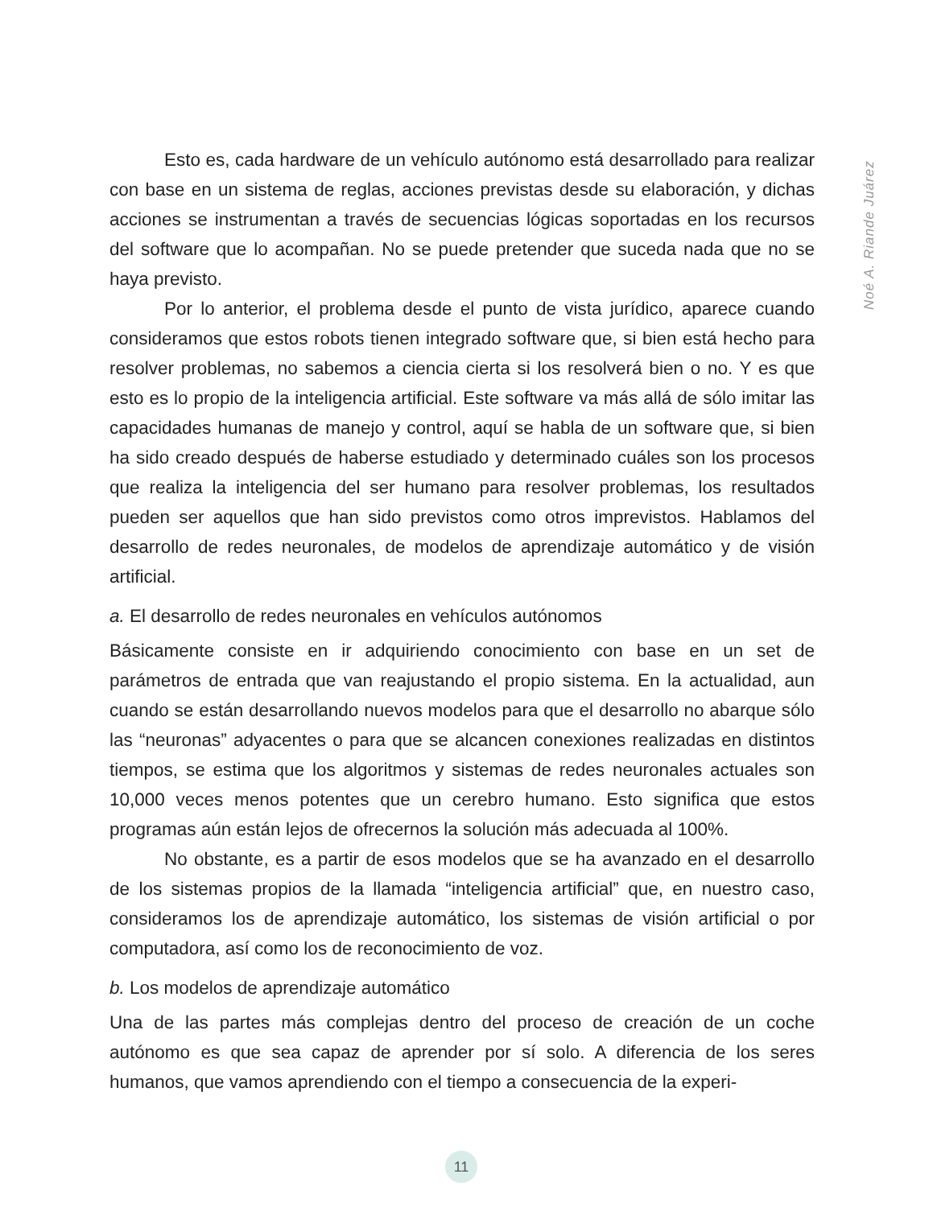Noé A. Riande Juárez
Esto es, cada hardware de un vehículo autónomo está desarrollado para realizar con base en un sistema de reglas, acciones previstas desde su elaboración, y dichas acciones se instrumentan a través de secuencias lógicas soportadas en los recursos del software que lo acompañan. No se puede pretender que suceda nada que no se haya previsto.
Por lo anterior, el problema desde el punto de vista jurídico, aparece cuando consideramos que estos robots tienen integrado software que, si bien está hecho para resolver problemas, no sabemos a ciencia cierta si los resolverá bien o no. Y es que esto es lo propio de la inteligencia artificial. Este software va más allá de sólo imitar las capacidades humanas de manejo y control, aquí se habla de un software que, si bien ha sido creado después de haberse estudiado y determinado cuáles son los procesos que realiza la inteligencia del ser humano para resolver problemas, los resultados pueden ser aquellos que han sido previstos como otros imprevistos. Hablamos del desarrollo de redes neuronales, de modelos de aprendizaje automático y de visión artificial.
a. El desarrollo de redes neuronales en vehículos autónomos
Básicamente consiste en ir adquiriendo conocimiento con base en un set de parámetros de entrada que van reajustando el propio sistema. En la actualidad, aun cuando se están desarrollando nuevos modelos para que el desarrollo no abarque sólo las “neuronas” adyacentes o para que se alcancen conexiones realizadas en distintos tiempos, se estima que los algoritmos y sistemas de redes neuronales actuales son 10,000 veces menos potentes que un cerebro humano. Esto significa que estos programas aún están lejos de ofrecernos la solución más adecuada al 100%.
No obstante, es a partir de esos modelos que se ha avanzado en el desarrollo de los sistemas propios de la llamada “inteligencia artificial” que, en nuestro caso, consideramos los de aprendizaje automático, los sistemas de visión artificial o por computadora, así como los de reconocimiento de voz.
b. Los modelos de aprendizaje automático
Una de las partes más complejas dentro del proceso de creación de un coche autónomo es que sea capaz de aprender por sí solo. A diferencia de los seres humanos, que vamos aprendiendo con el tiempo a consecuencia de la experi-
11